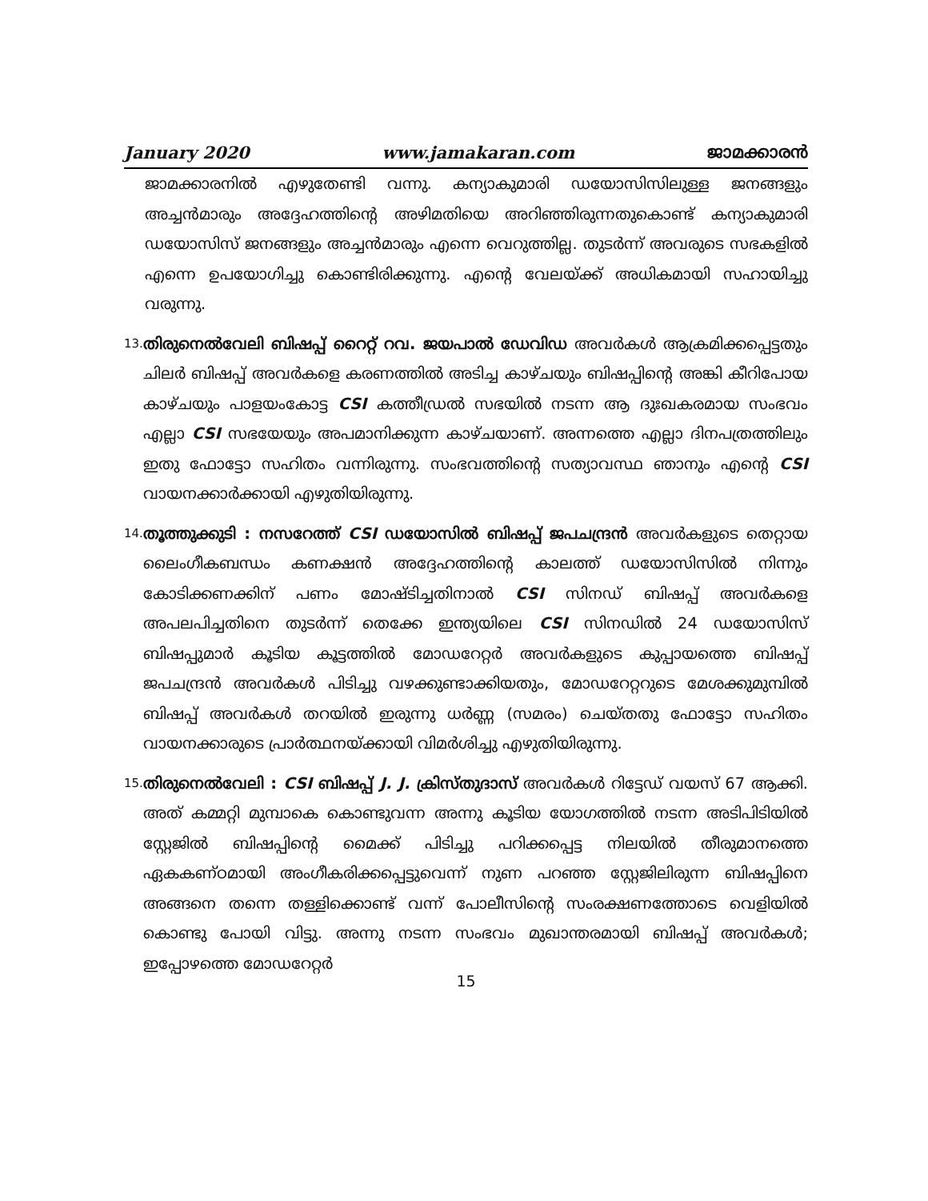January 2020 www.jamakaran.com ജാമക്കാരൻ
ജാമക്കാരനിൽ എഴുതേണ്ടി വന്നു. കന്യാകുമാരി ഡയോസിസിലുള്ള ജനങ്ങളും അച്ചൻമാരും അദ്ദേഹത്തിന്റെ അഴിമതിയെ അറിഞ്ഞിരുന്നതുകൊണ്ട് കന്യാകുമാരി ഡയോസിസ് ജനങ്ങളും അച്ചൻമാരും എന്നെ വെറുത്തില്ല. തുടർന്ന് അവരുടെ സഭകളിൽ എന്നെ ഉപയോഗിച്ചു കൊണ്ടിരിക്കുന്നു. എന്റെ വേലയ്ക്ക് അധികമായി സഹായിച്ചു വരുന്നു.
13.
തിരുനെൽവേലി ബിഷപ്പ് റൈറ്റ് റവ. ജയപാൽ ഡേവിഡ അവർകൾ ആക്രമിക്കപ്പെട്ടതും ചിലർ ബിഷപ്പ് അവർകളെ കരണത്തിൽ അടിച്ച കാഴ്ചയും ബിഷപ്പിന്റെ അങ്കി കീറിപോയ കാഴ്ചയും പാളയംകോട്ട CSI കത്തീഡ്രൽ സഭയിൽ നടന്ന ആ ദുഃഖകരമായ സംഭവം എല്ലാ CSI സഭയേയും അപമാനിക്കുന്ന കാഴ്ചയാണ്. അന്നത്തെ എല്ലാ ദിനപത്രത്തിലും ഇതു ഫോട്ടോ സഹിതം വന്നിരുന്നു. സംഭവത്തിന്റെ സത്യാവസ്ഥ ഞാനും എന്റെ CSI വായനക്കാർക്കായി എഴുതിയിരുന്നു.
14.
തൂത്തുക്കുടി : നസറേത്ത് CSI ഡയോസിൽ ബിഷപ്പ് ജപചന്ദ്രൻ അവർകളുടെ തെറ്റായ ലൈംഗീകബന്ധം കണക്ഷൻ അദ്ദേഹത്തിന്റെ കാലത്ത് ഡയോസിസിൽ നിന്നും കോടിക്കണക്കിന് പണം മോഷ്ടിച്ചതിനാൽ CSI സിനഡ് ബിഷപ്പ് അവർകളെ അപലപിച്ചതിനെ തുടർന്ന് തെക്കേ ഇന്ത്യയിലെ CSI സിനഡിൽ 24 ഡയോസിസ് ബിഷപ്പുമാർ കൂടിയ കൂട്ടത്തിൽ മോഡറേറ്റർ അവർകളുടെ കുപ്പായത്തെ ബിഷപ്പ് ജപചന്ദ്രൻ അവർകൾ പിടിച്ചു വഴക്കുണ്ടാക്കിയതും, മോഡറേറ്ററുടെ മേശക്കുമുമ്പിൽ ബിഷപ്പ് അവർകൾ തറയിൽ ഇരുന്നു ധർണ്ണ (സമരം) ചെയ്തതു ഫോട്ടോ സഹിതം വായനക്കാരുടെ പ്രാർത്ഥനയ്ക്കായി വിമർശിച്ചു എഴുതിയിരുന്നു.
15.
തിരുനെൽവേലി : CSI ബിഷപ്പ് J. J. ക്രിസ്തുദാസ് അവർകൾ റിട്ടേഡ് വയസ് 67 ആക്കി. അത് കമ്മറ്റി മുമ്പാകെ കൊണ്ടുവന്ന അന്നു കൂടിയ യോഗത്തിൽ നടന്ന അടിപിടിയിൽ സ്റ്റേജിൽ ബിഷപ്പിന്റെ മൈക്ക് പിടിച്ചു പറിക്കപ്പെട്ട നിലയിൽ തീരുമാനത്തെ ഏകകണ്ഠമായി അംഗീകരിക്കപ്പെട്ടുവെന്ന് നുണ പറഞ്ഞ സ്റ്റേജിലിരുന്ന ബിഷപ്പിനെ അങ്ങനെ തന്നെ തള്ളിക്കൊണ്ട് വന്ന് പോലീസിന്റെ സംരക്ഷണത്തോടെ വെളിയിൽ കൊണ്ടു പോയി വിട്ടു. അന്നു നടന്ന സംഭവം മുഖാന്തരമായി ബിഷപ്പ് അവർകൾ; ഇപ്പോഴത്തെ മോഡറേറ്റർ
15